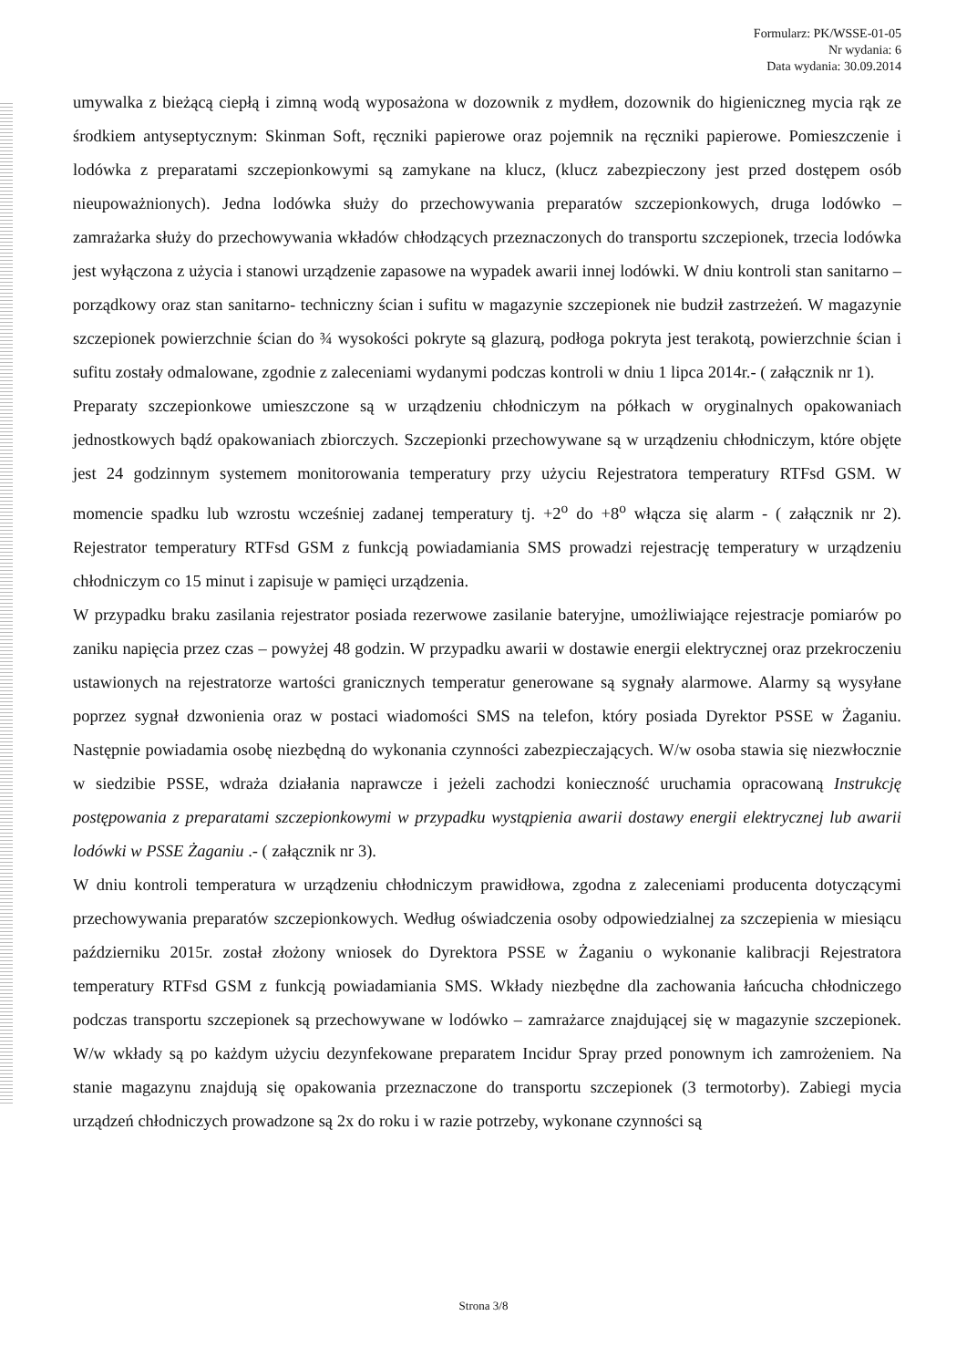Formularz: PK/WSSE-01-05
Nr wydania: 6
Data wydania: 30.09.2014
umywalka z bieżącą ciepłą i zimną wodą wyposażona w dozownik z mydłem, dozownik do higieniczneg mycia rąk ze środkiem antyseptycznym: Skinman Soft, ręczniki papierowe oraz pojemnik na ręczniki papierowe. Pomieszczenie i lodówka z preparatami szczepionkowymi są zamykane na klucz, (klucz zabezpieczony jest przed dostępem osób nieupoważnionych). Jedna lodówka służy do przechowywania preparatów szczepionkowych, druga lodówko – zamrażarka służy do przechowywania wkładów chłodzących przeznaczonych do transportu szczepionek, trzecia lodówka jest wyłączona z użycia i stanowi urządzenie zapasowe na wypadek awarii innej lodówki. W dniu kontroli stan sanitarno – porządkowy oraz stan sanitarno- techniczny ścian i sufitu w magazynie szczepionek nie budził zastrzeżeń. W magazynie szczepionek powierzchnie ścian do ¾ wysokości pokryte są glazurą, podłoga pokryta jest terakotą, powierzchnie ścian i sufitu zostały odmalowane, zgodnie z zaleceniami wydanymi podczas kontroli w dniu 1 lipca 2014r.- ( załącznik nr 1).
Preparaty szczepionkowe umieszczone są w urządzeniu chłodniczym na półkach w oryginalnych opakowaniach jednostkowych bądź opakowaniach zbiorczych. Szczepionki przechowywane są w urządzeniu chłodniczym, które objęte jest 24 godzinnym systemem monitorowania temperatury przy użyciu Rejestratora temperatury RTFsd GSM. W momencie spadku lub wzrostu wcześniej zadanej temperatury tj. +2<sup>o</sup> do +8<sup>o</sup> włącza się alarm - ( załącznik nr 2). Rejestrator temperatury RTFsd GSM z funkcją powiadamiania SMS prowadzi rejestrację temperatury w urządzeniu chłodniczym co 15 minut i zapisuje w pamięci urządzenia.
W przypadku braku zasilania rejestrator posiada rezerwowe zasilanie bateryjne, umożliwiające rejestracje pomiarów po zaniku napięcia przez czas – powyżej 48 godzin. W przypadku awarii w dostawie energii elektrycznej oraz przekroczeniu ustawionych na rejestratorze wartości granicznych temperatur generowane są sygnały alarmowe. Alarmy są wysyłane poprzez sygnał dzwonienia oraz w postaci wiadomości SMS na telefon, który posiada Dyrektor PSSE w Żaganiu. Następnie powiadamia osobę niezbędną do wykonania czynności zabezpieczających. W/w osoba stawia się niezwłocznie w siedzibie PSSE, wdraża działania naprawcze i jeżeli zachodzi konieczność uruchamia opracowaną Instrukcję postępowania z preparatami szczepionkowymi w przypadku wystąpienia awarii dostawy energii elektrycznej lub awarii lodówki w PSSE Żaganiu .- ( załącznik nr 3).
W dniu kontroli temperatura w urządzeniu chłodniczym prawidłowa, zgodna z zaleceniami producenta dotyczącymi przechowywania preparatów szczepionkowych. Według oświadczenia osoby odpowiedzialnej za szczepienia w miesiącu październiku 2015r. został złożony wniosek do Dyrektora PSSE w Żaganiu o wykonanie kalibracji Rejestratora temperatury RTFsd GSM z funkcją powiadamiania SMS. Wkłady niezbędne dla zachowania łańcucha chłodniczego podczas transportu szczepionek są przechowywane w lodówko – zamrażarce znajdującej się w magazynie szczepionek. W/w wkłady są po każdym użyciu dezynfekowane preparatem Incidur Spray przed ponownym ich zamrożeniem. Na stanie magazynu znajdują się opakowania przeznaczone do transportu szczepionek (3 termotorby). Zabiegi mycia urządzeń chłodniczych prowadzone są 2x do roku i w razie potrzeby, wykonane czynności są
Strona 3/8